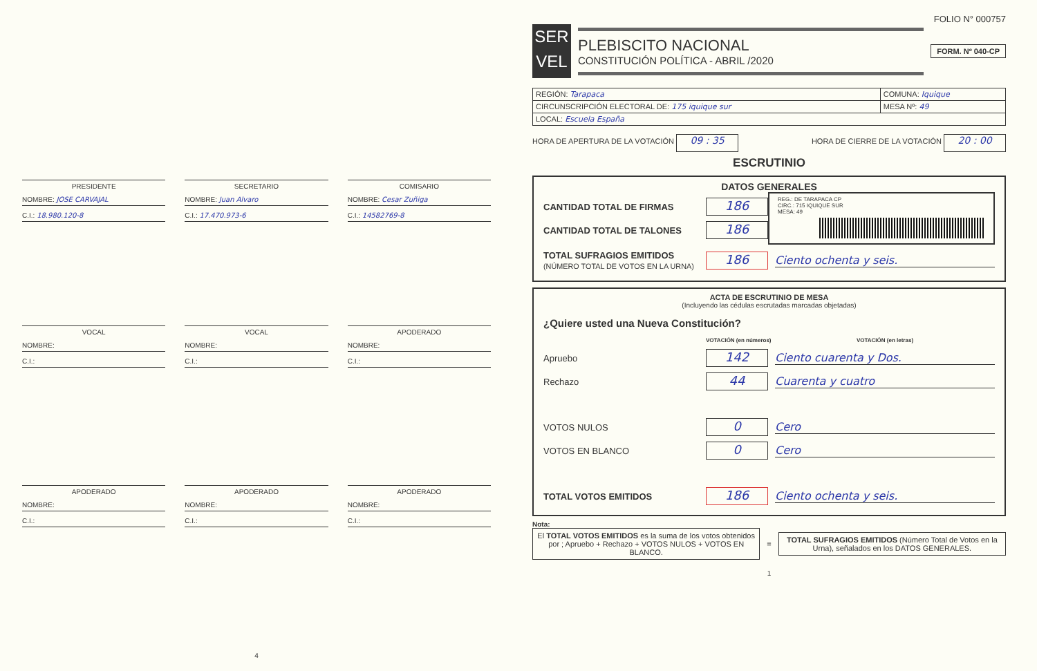PRESIDENTE
NOMBRE: JOSE CARVAJAL
C.I.: 18.980.120-8
SECRETARIO
NOMBRE: Juan Alvaro
C.I.: 17.470.973-6
COMISARIO
NOMBRE: Cesar Zuñiga
C.I.: 14582769-8
VOCAL
NOMBRE:
C.I.:
VOCAL
NOMBRE:
C.I.:
APODERADO
NOMBRE:
C.I.:
APODERADO
NOMBRE:
C.I.:
APODERADO
NOMBRE:
C.I.:
APODERADO
NOMBRE:
C.I.:
4
FOLIO N° 000757
SER
VEL
PLEBISCITO NACIONAL
CONSTITUCIÓN POLÍTICA - ABRIL /2020
FORM. Nº 040-CP
| REGIÓN: Tarapaca | COMUNA: Iquique | |
| CIRCUNSCRIPCIÓN ELECTORAL DE: 175 iquique sur | | MESA Nº: 49 |
| LOCAL: Escuela España | | |
HORA DE APERTURA DE LA VOTACIÓN 09 : 35 HORA DE CIERRE DE LA VOTACIÓN 20 : 00
ESCRUTINIO
DATOS GENERALES
CANTIDAD TOTAL DE FIRMAS 186
CANTIDAD TOTAL DE TALONES 186
REG.: DE TARAPACA CP
CIRC.: 715 IQUIQUE SUR
MESA: 49
TOTAL SUFRAGIOS EMITIDOS
(NÚMERO TOTAL DE VOTOS EN LA URNA) 186 Ciento ochenta y seis.
ACTA DE ESCRUTINIO DE MESA
(Incluyendo las cédulas escrutadas marcadas objetadas)
¿Quiere usted una Nueva Constitución?
VOTACIÓN (en números) VOTACIÓN (en letras)
Apruebo 142 Ciento cuarenta y Dos.
Rechazo 44 Cuarenta y cuatro
VOTOS NULOS 0 Cero
VOTOS EN BLANCO 0 Cero
TOTAL VOTOS EMITIDOS 186 Ciento ochenta y seis.
Nota:
El TOTAL VOTOS EMITIDOS es la suma de los votos obtenidos por ; Apruebo + Rechazo + VOTOS NULOS + VOTOS EN BLANCO.
=
TOTAL SUFRAGIOS EMITIDOS (Número Total de Votos en la Urna), señalados en los DATOS GENERALES.
1